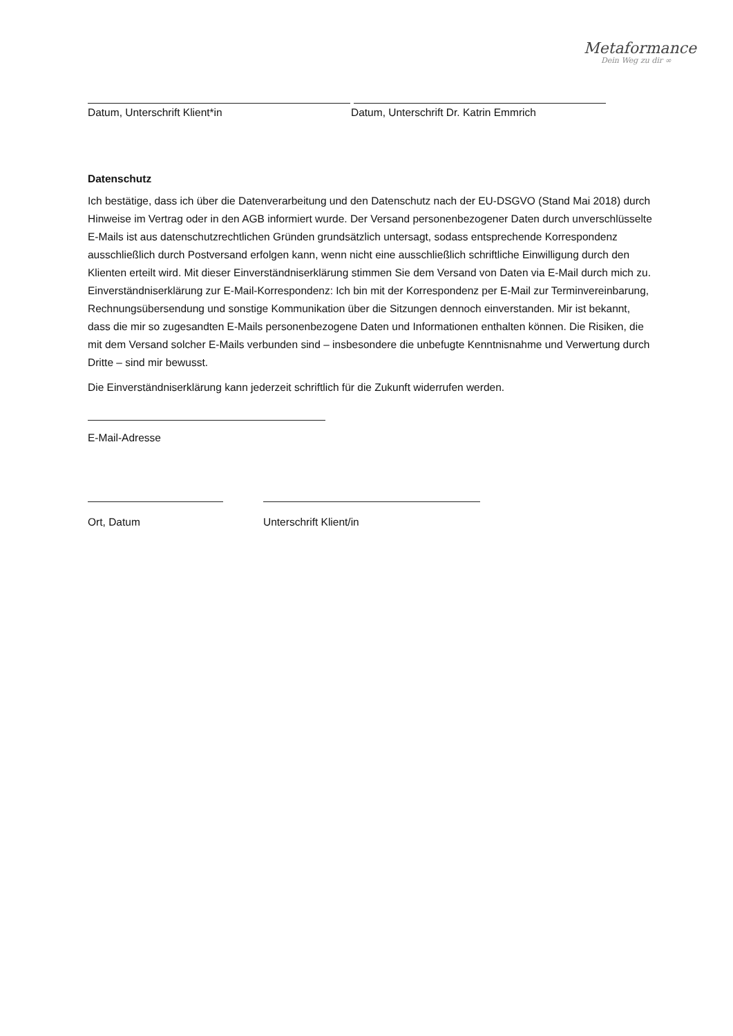Metaformance
Dein Weg zu dir ∞
Datum, Unterschrift Klient*in Datum, Unterschrift Dr. Katrin Emmrich
Datenschutz
Ich bestätige, dass ich über die Datenverarbeitung und den Datenschutz nach der EU-DSGVO (Stand Mai 2018) durch Hinweise im Vertrag oder in den AGB informiert wurde. Der Versand personenbezogener Daten durch unverschlüsselte E-Mails ist aus datenschutzrechtlichen Gründen grundsätzlich untersagt, sodass entsprechende Korrespondenz ausschließlich durch Postversand erfolgen kann, wenn nicht eine ausschließlich schriftliche Einwilligung durch den Klienten erteilt wird. Mit dieser Einverständniserklärung stimmen Sie dem Versand von Daten via E-Mail durch mich zu. Einverständniserklärung zur E-Mail-Korrespondenz: Ich bin mit der Korrespondenz per E-Mail zur Terminvereinbarung, Rechnungsübersendung und sonstige Kommunikation über die Sitzungen dennoch einverstanden. Mir ist bekannt, dass die mir so zugesandten E-Mails personenbezogene Daten und Informationen enthalten können. Die Risiken, die mit dem Versand solcher E-Mails verbunden sind – insbesondere die unbefugte Kenntnisnahme und Verwertung durch Dritte – sind mir bewusst.
Die Einverständniserklärung kann jederzeit schriftlich für die Zukunft widerrufen werden.
E-Mail-Adresse
Ort, Datum Unterschrift Klient/in